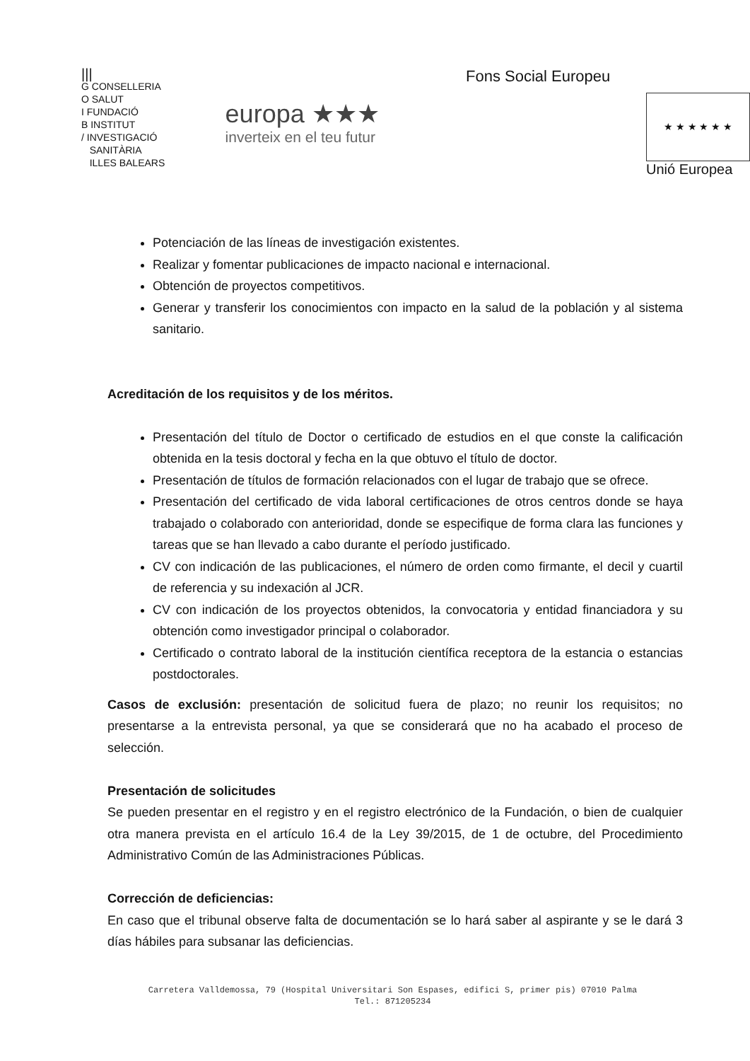|||
G CONSELLERIA
O SALUT
I FUNDACIÓ
B INSTITUT
/ INVESTIGACIÓ
SANITÀRIA
ILLES BALEARS
europa ★★★
inverteix en el teu futur
Fons Social Europeu
★ ★ ★ ★ ★ ★
Unió Europea
Potenciación de las líneas de investigación existentes.
Realizar y fomentar publicaciones de impacto nacional e internacional.
Obtención de proyectos competitivos.
Generar y transferir los conocimientos con impacto en la salud de la población y al sistema sanitario.
Acreditación de los requisitos y de los méritos.
Presentación del título de Doctor o certificado de estudios en el que conste la calificación obtenida en la tesis doctoral y fecha en la que obtuvo el título de doctor.
Presentación de títulos de formación relacionados con el lugar de trabajo que se ofrece.
Presentación del certificado de vida laboral certificaciones de otros centros donde se haya trabajado o colaborado con anterioridad, donde se especifique de forma clara las funciones y tareas que se han llevado a cabo durante el período justificado.
CV con indicación de las publicaciones, el número de orden como firmante, el decil y cuartil de referencia y su indexación al JCR.
CV con indicación de los proyectos obtenidos, la convocatoria y entidad financiadora y su obtención como investigador principal o colaborador.
Certificado o contrato laboral de la institución científica receptora de la estancia o estancias postdoctorales.
Casos de exclusión: presentación de solicitud fuera de plazo; no reunir los requisitos; no presentarse a la entrevista personal, ya que se considerará que no ha acabado el proceso de selección.
Presentación de solicitudes
Se pueden presentar en el registro y en el registro electrónico de la Fundación, o bien de cualquier otra manera prevista en el artículo 16.4 de la Ley 39/2015, de 1 de octubre, del Procedimiento Administrativo Común de las Administraciones Públicas.
Corrección de deficiencias:
En caso que el tribunal observe falta de documentación se lo hará saber al aspirante y se le dará 3 días hábiles para subsanar las deficiencias.
Carretera Valldemossa, 79 (Hospital Universitari Son Espases, edifici S, primer pis) 07010 Palma
Tel.: 871205234